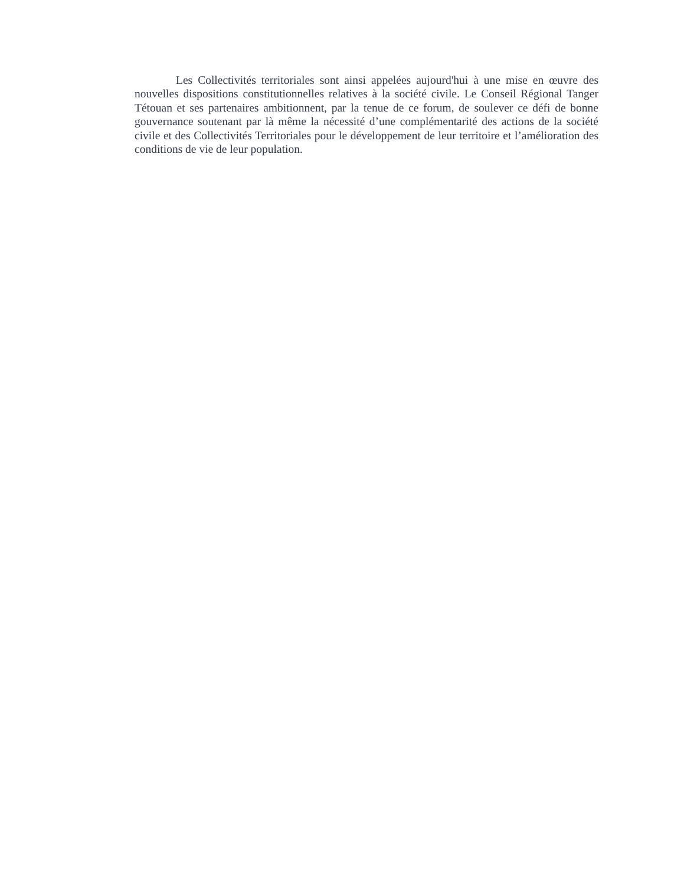Les Collectivités territoriales sont ainsi appelées aujourd'hui à une mise en œuvre des nouvelles dispositions constitutionnelles relatives à la société civile. Le Conseil Régional Tanger Tétouan et ses partenaires ambitionnent, par la tenue de ce forum, de soulever ce défi de bonne gouvernance soutenant par là même la nécessité d’une complémentarité des actions de la société civile et des Collectivités Territoriales pour le développement de leur territoire et l’amélioration des conditions de vie de leur population.